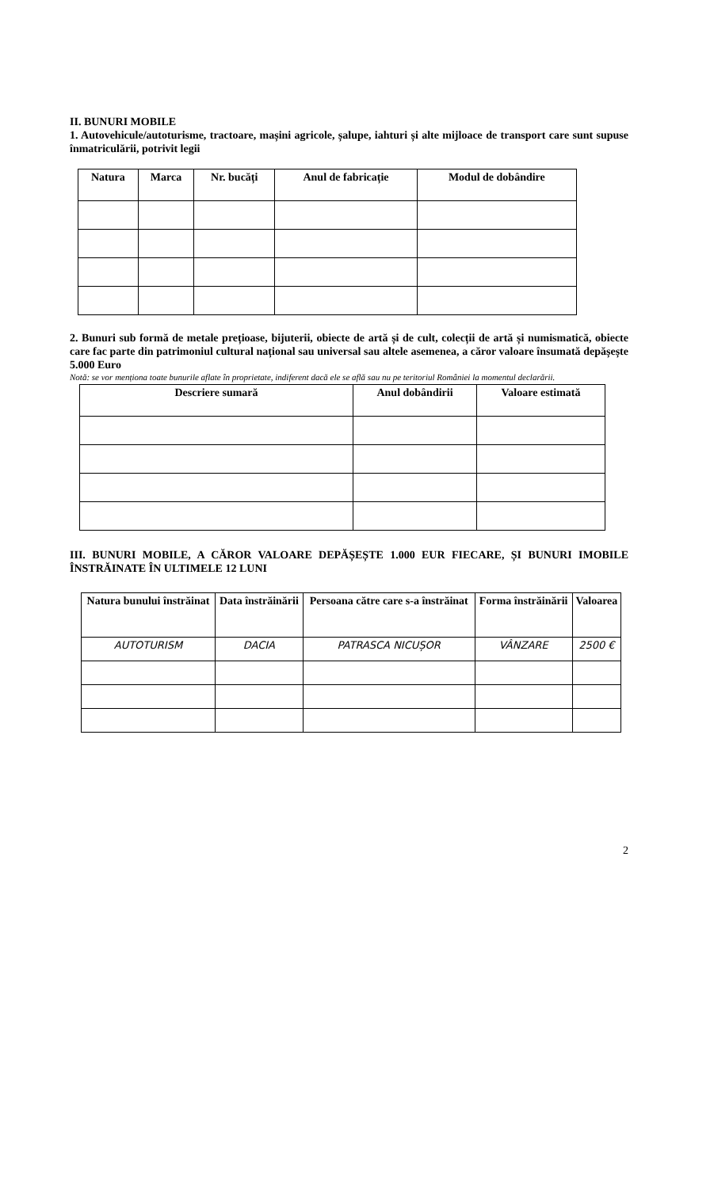II. BUNURI MOBILE
1. Autovehicule/autoturisme, tractoare, mașini agricole, șalupe, iahturi și alte mijloace de transport care sunt supuse înmatriculării, potrivit legii
| Natura | Marca | Nr. bucăți | Anul de fabricație | Modul de dobândire |
| --- | --- | --- | --- | --- |
2. Bunuri sub formă de metale prețioase, bijuterii, obiecte de artă și de cult, colecții de artă și numismatică, obiecte care fac parte din patrimoniul cultural național sau universal sau altele asemenea, a căror valoare însumată depășește 5.000 Euro
Notă: se vor menționa toate bunurile aflate în proprietate, indiferent dacă ele se află sau nu pe teritoriul României la momentul declarării.
| Descriere sumară | Anul dobândirii | Valoare estimată |
| --- | --- | --- |
III. BUNURI MOBILE, A CĂROR VALOARE DEPĂȘEȘTE 1.000 EUR FIECARE, ȘI BUNURI IMOBILE ÎNSTRĂINATE ÎN ULTIMELE 12 LUNI
| Natura bunului înstrăinat | Data înstrăinării | Persoana către care s-a înstrăinat | Forma înstrăinării | Valoarea |
| --- | --- | --- | --- | --- |
| AUTOTURISM | DACIA | PATRASCA NICUȘOR | VÂNZARE | 2500 € |
2